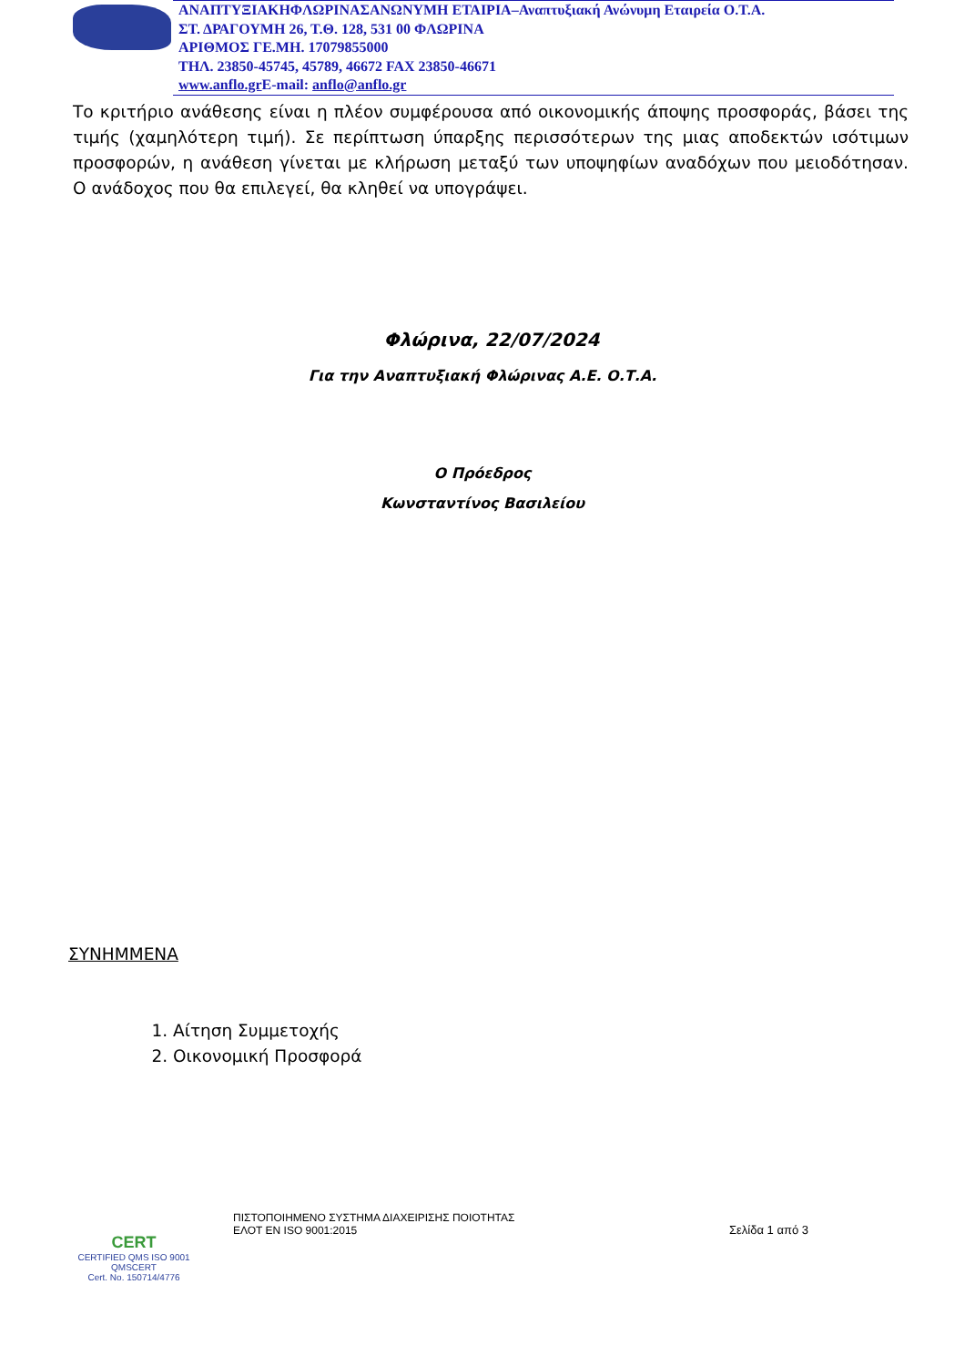ΑΝΑΠΤΥΞΙΑΚΗΦΛΩΡΙΝΑΣΑΝΩΝΥΜΗ ΕΤΑΙΡΙΑ–Αναπτυξιακή Ανώνυμη Εταιρεία Ο.Τ.Α.
ΣΤ. ΔΡΑΓΟΥΜΗ 26, Τ.Θ. 128, 531 00 ΦΛΩΡΙΝΑ
ΑΡΙΘΜΟΣ ΓΕ.ΜΗ. 17079855000
ΤΗΛ. 23850-45745, 45789, 46672 FAX 23850-46671
www.anflo.gr E-mail: anflo@anflo.gr
Το κριτήριο ανάθεσης είναι η πλέον συμφέρουσα από οικονομικής άποψης προσφοράς, βάσει της τιμής (χαμηλότερη τιμή). Σε περίπτωση ύπαρξης περισσότερων της μιας αποδεκτών ισότιμων προσφορών, η ανάθεση γίνεται με κλήρωση μεταξύ των υποψηφίων αναδόχων που μειοδότησαν. Ο ανάδοχος που θα επιλεγεί, θα κληθεί να υπογράψει.
Φλώρινα, 22/07/2024
Για την Αναπτυξιακή Φλώρινας Α.Ε. Ο.Τ.Α.
Ο Πρόεδρος
Κωνσταντίνος Βασιλείου
ΣΥΝΗΜΜΕΝΑ
1. Αίτηση Συμμετοχής
2. Οικονομική Προσφορά
CERT
CERTIFIED QMS ISO 9001
QMSCERT
Cert. No. 150714/4776
ΠΙΣΤΟΠΟΙΗΜΕΝΟ ΣΥΣΤΗΜΑ ΔΙΑΧΕΙΡΙΣΗΣ ΠΟΙΟΤΗΤΑΣ
ΕΛΟΤ ΕΝ ISO 9001:2015
Σελίδα 1 από 3